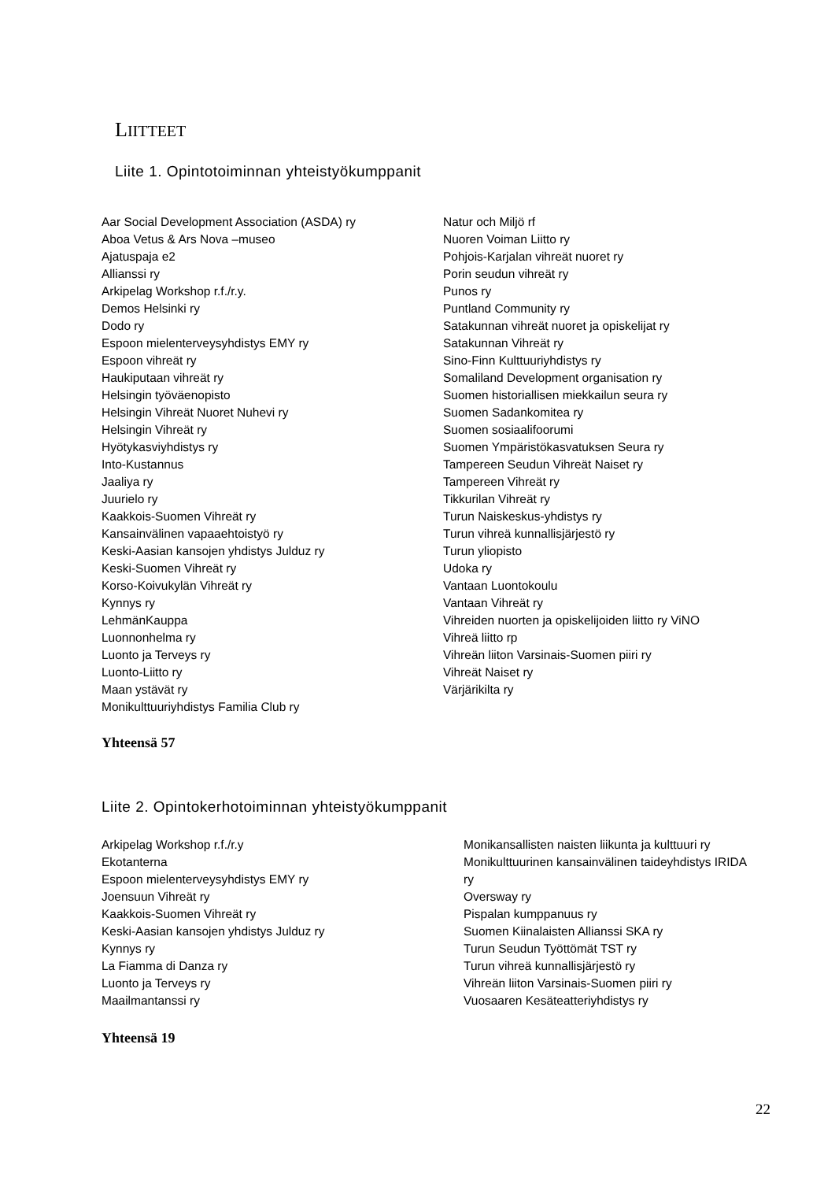LIITTEET
Liite 1. Opintotoiminnan yhteistyökumppanit
Aar Social Development Association (ASDA) ry
Aboa Vetus & Ars Nova –museo
Ajatuspaja e2
Allianssi ry
Arkipelag Workshop r.f./r.y.
Demos Helsinki ry
Dodo ry
Espoon mielenterveysyhdistys EMY ry
Espoon vihreät ry
Haukiputaan vihreät ry
Helsingin työväenopisto
Helsingin Vihreät Nuoret Nuhevi ry
Helsingin Vihreät ry
Hyötykasviyhdistys ry
Into-Kustannus
Jaaliya ry
Juurielo ry
Kaakkois-Suomen Vihreät ry
Kansainvälinen vapaaehtoistyö ry
Keski-Aasian kansojen yhdistys Julduz ry
Keski-Suomen Vihreät ry
Korso-Koivukylän Vihreät ry
Kynnys ry
LehmänKauppa
Luonnonhelma ry
Luonto ja Terveys ry
Luonto-Liitto ry
Maan ystävät ry
Monikulttuuriyhdistys Familia Club ry
Natur och Miljö rf
Nuoren Voiman Liitto ry
Pohjois-Karjalan vihreät nuoret ry
Porin seudun vihreät ry
Punos ry
Puntland Community ry
Satakunnan vihreät nuoret ja opiskelijat ry
Satakunnan Vihreät ry
Sino-Finn Kulttuuriyhdistys ry
Somaliland Development organisation ry
Suomen historiallisen miekkailun seura ry
Suomen Sadankomitea ry
Suomen sosiaalifoorumi
Suomen Ympäristökasvatuksen Seura ry
Tampereen Seudun Vihreät Naiset ry
Tampereen Vihreät ry
Tikkurilan Vihreät ry
Turun Naiskeskus-yhdistys ry
Turun vihreä kunnallisjärjestö ry
Turun yliopisto
Udoka ry
Vantaan Luontokoulu
Vantaan Vihreät ry
Vihreiden nuorten ja opiskelijoiden liitto ry ViNO
Vihreä liitto rp
Vihreän liiton Varsinais-Suomen piiri ry
Vihreät Naiset ry
Värjärikilta ry
Yhteensä 57
Liite 2. Opintokerhotoiminnan yhteistyökumppanit
Arkipelag Workshop r.f./r.y
Ekotanterna
Espoon mielenterveysyhdistys EMY ry
Joensuun Vihreät ry
Kaakkois-Suomen Vihreät ry
Keski-Aasian kansojen yhdistys Julduz ry
Kynnys ry
La Fiamma di Danza ry
Luonto ja Terveys ry
Maailmantanssi ry
Monikansallisten naisten liikunta ja kulttuuri ry
Monikulttuurinen kansainvälinen taideyhdistys IRIDA
ry
Oversway ry
Pispalan kumppanuus ry
Suomen Kiinalaisten Allianssi SKA ry
Turun Seudun Työttömät TST ry
Turun vihreä kunnallisjärjestö ry
Vihreän liiton Varsinais-Suomen piiri ry
Vuosaaren Kesäteatteriyhdistys ry
Yhteensä 19
22